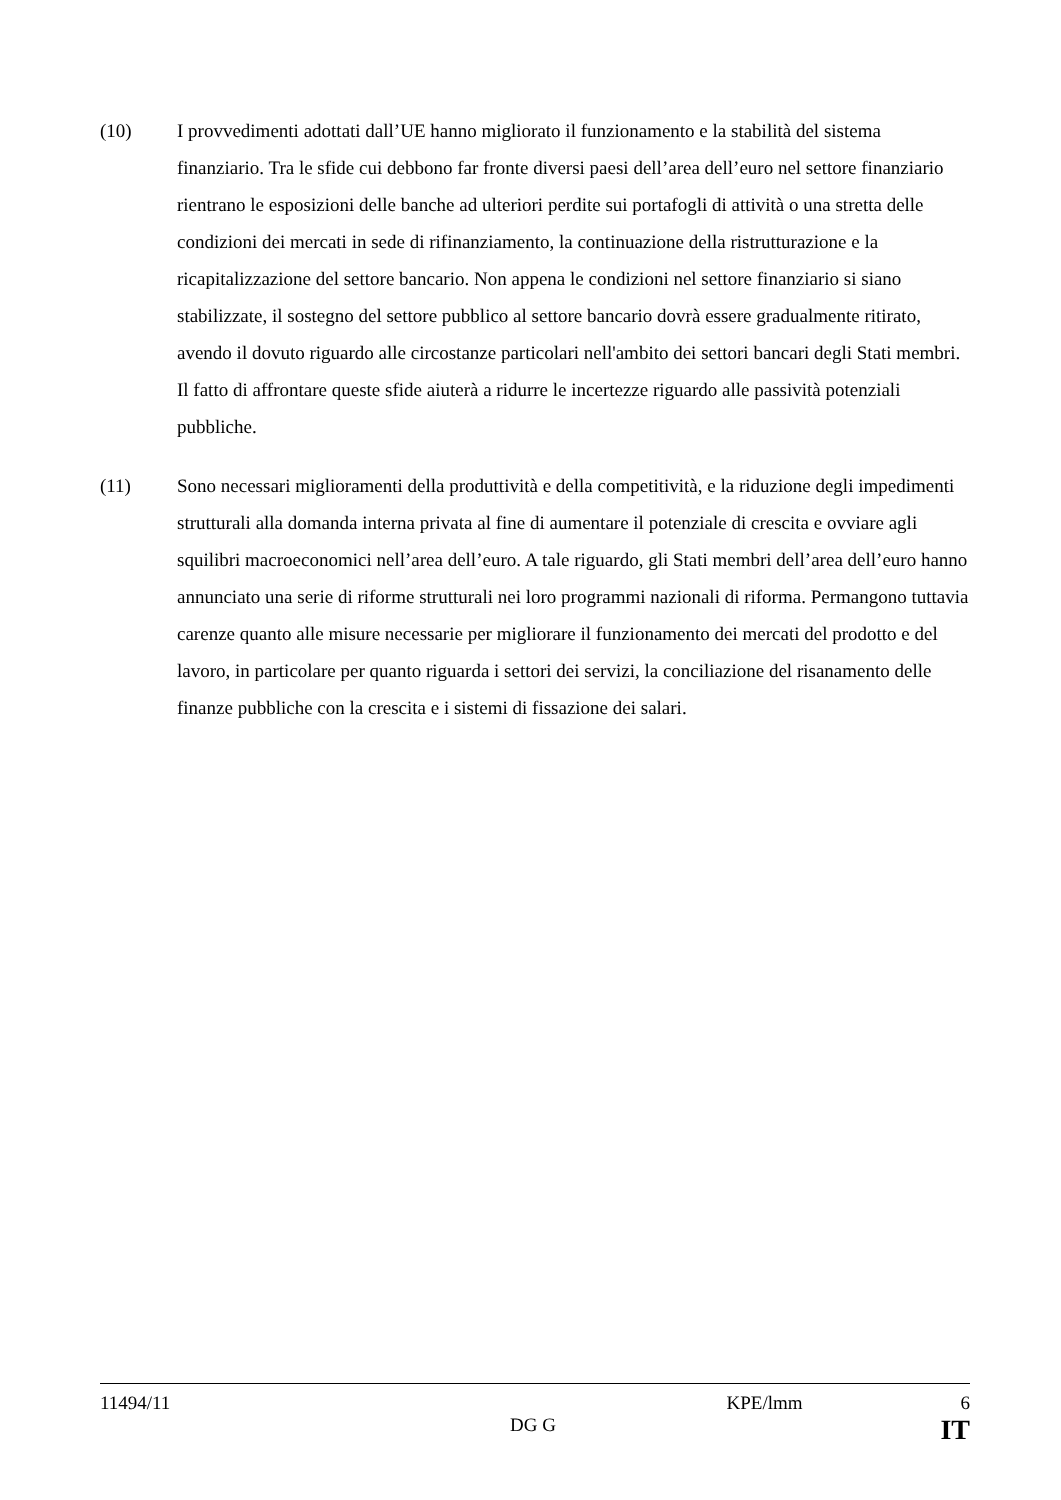(10) I provvedimenti adottati dall’UE hanno migliorato il funzionamento e la stabilità del sistema finanziario. Tra le sfide cui debbono far fronte diversi paesi dell’area dell’euro nel settore finanziario rientrano le esposizioni delle banche ad ulteriori perdite sui portafogli di attività o una stretta delle condizioni dei mercati in sede di rifinanziamento, la continuazione della ristrutturazione e la ricapitalizzazione del settore bancario. Non appena le condizioni nel settore finanziario si siano stabilizzate, il sostegno del settore pubblico al settore bancario dovrà essere gradualmente ritirato, avendo il dovuto riguardo alle circostanze particolari nell'ambito dei settori bancari degli Stati membri. Il fatto di affrontare queste sfide aiuterà a ridurre le incertezze riguardo alle passività potenziali pubbliche.
(11) Sono necessari miglioramenti della produttività e della competitività, e la riduzione degli impedimenti strutturali alla domanda interna privata al fine di aumentare il potenziale di crescita e ovviare agli squilibri macroeconomici nell’area dell’euro. A tale riguardo, gli Stati membri dell’area dell’euro hanno annunciato una serie di riforme strutturali nei loro programmi nazionali di riforma. Permangono tuttavia carenze quanto alle misure necessarie per migliorare il funzionamento dei mercati del prodotto e del lavoro, in particolare per quanto riguarda i settori dei servizi, la conciliazione del risanamento delle finanze pubbliche con la crescita e i sistemi di fissazione dei salari.
11494/11 KPE/lmm 6
DG G IT